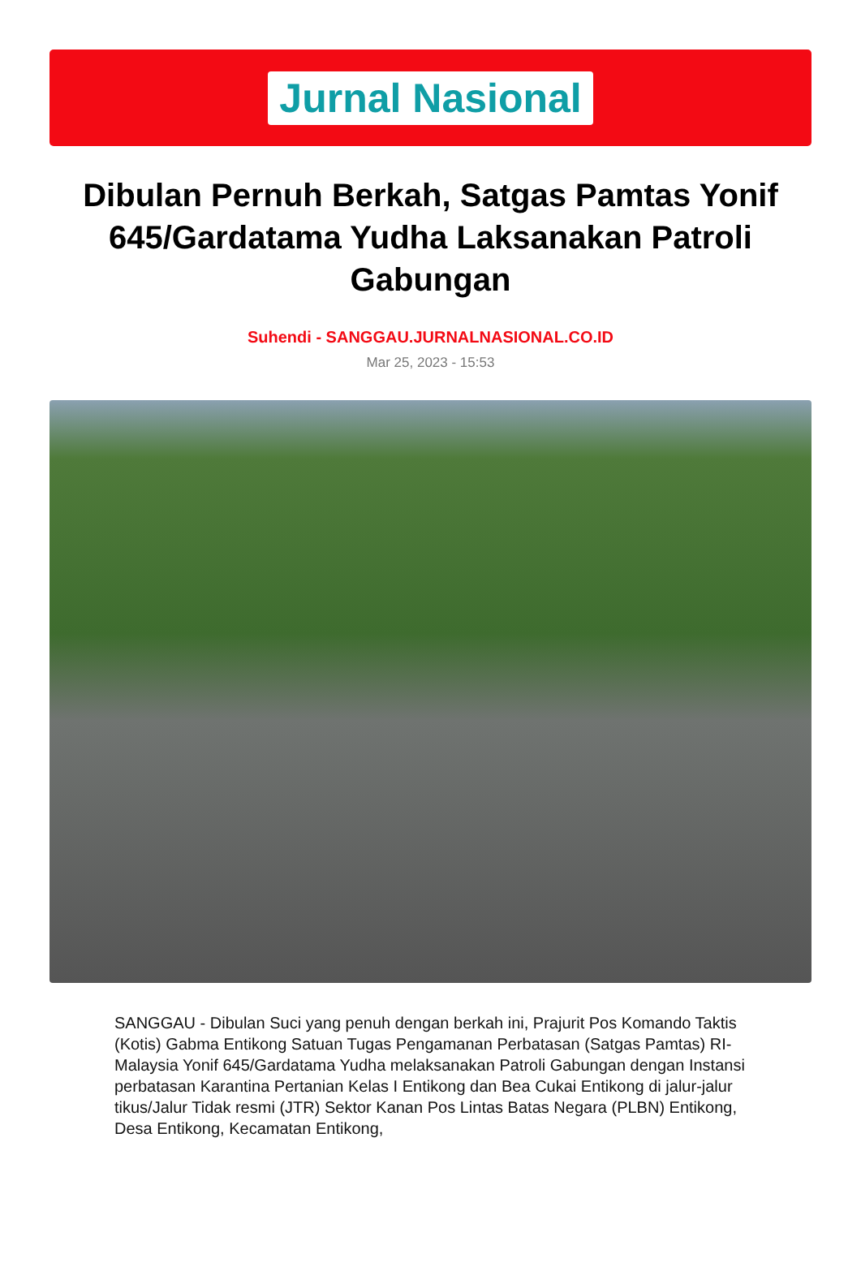Jurnal Nasional
Dibulan Pernuh Berkah, Satgas Pamtas Yonif 645/Gardatama Yudha Laksanakan Patroli Gabungan
Suhendi - SANGGAU.JURNALNASIONAL.CO.ID
Mar 25, 2023 - 15:53
SANGGAU - Dibulan Suci yang penuh dengan berkah ini, Prajurit Pos Komando Taktis (Kotis) Gabma Entikong Satuan Tugas Pengamanan Perbatasan (Satgas Pamtas) RI-Malaysia Yonif 645/Gardatama Yudha melaksanakan Patroli Gabungan dengan Instansi perbatasan Karantina Pertanian Kelas I Entikong dan Bea Cukai Entikong di jalur-jalur tikus/Jalur Tidak resmi (JTR) Sektor Kanan Pos Lintas Batas Negara (PLBN) Entikong, Desa Entikong, Kecamatan Entikong,